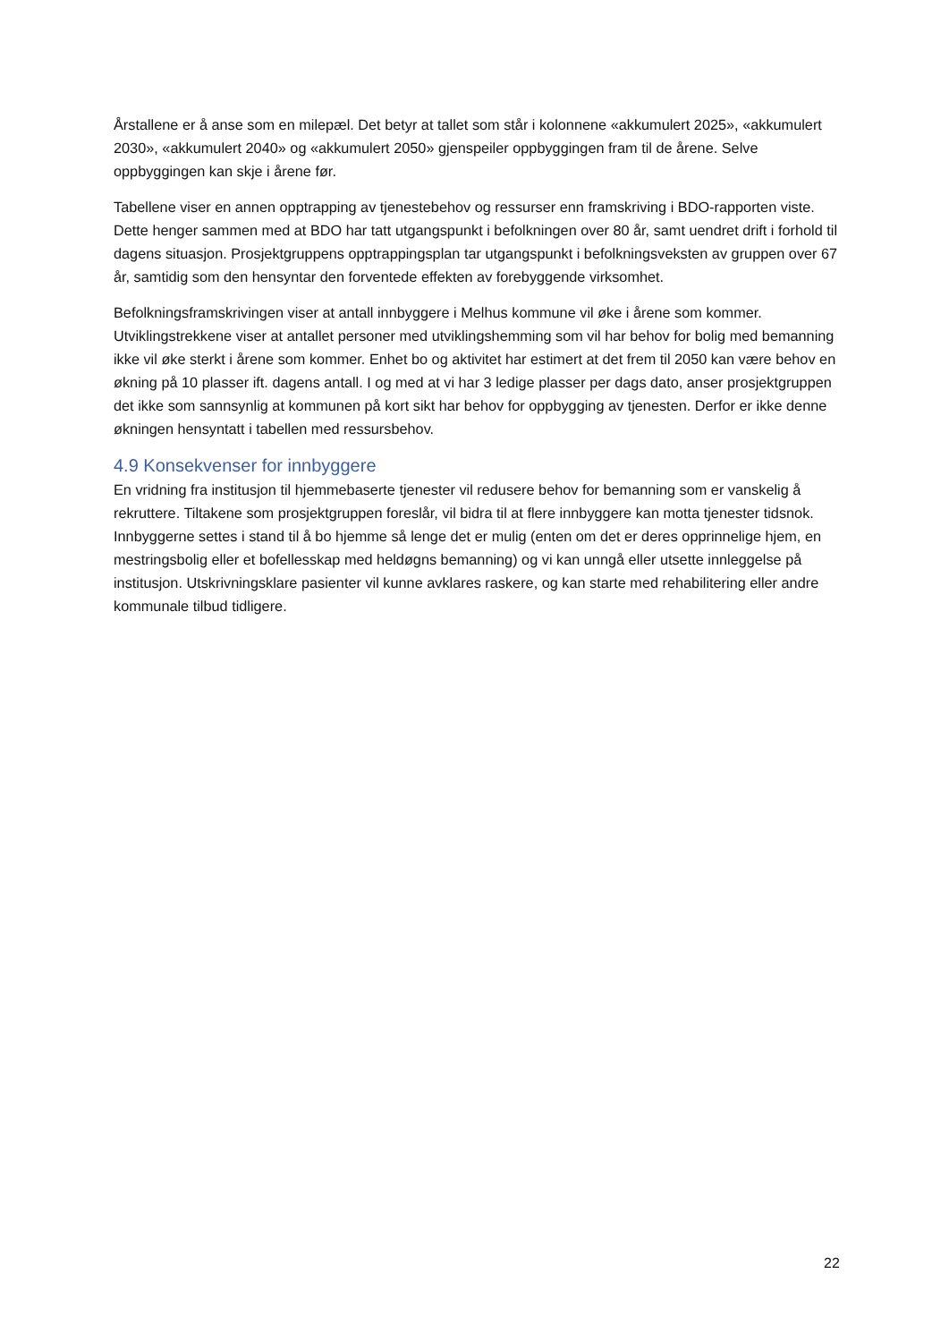Årstallene er å anse som en milepæl. Det betyr at tallet som står i kolonnene «akkumulert 2025», «akkumulert 2030», «akkumulert 2040» og «akkumulert 2050» gjenspeiler oppbyggingen fram til de årene. Selve oppbyggingen kan skje i årene før.
Tabellene viser en annen opptrapping av tjenestebehov og ressurser enn framskriving i BDO-rapporten viste. Dette henger sammen med at BDO har tatt utgangspunkt i befolkningen over 80 år, samt uendret drift i forhold til dagens situasjon. Prosjektgruppens opptrappingsplan tar utgangspunkt i befolkningsveksten av gruppen over 67 år, samtidig som den hensyntar den forventede effekten av forebyggende virksomhet.
Befolkningsframskrivingen viser at antall innbyggere i Melhus kommune vil øke i årene som kommer. Utviklingstrekkene viser at antallet personer med utviklingshemming som vil har behov for bolig med bemanning ikke vil øke sterkt i årene som kommer. Enhet bo og aktivitet har estimert at det frem til 2050 kan være behov en økning på 10 plasser ift. dagens antall. I og med at vi har 3 ledige plasser per dags dato, anser prosjektgruppen det ikke som sannsynlig at kommunen på kort sikt har behov for oppbygging av tjenesten. Derfor er ikke denne økningen hensyntatt i tabellen med ressursbehov.
4.9 Konsekvenser for innbyggere
En vridning fra institusjon til hjemmebaserte tjenester vil redusere behov for bemanning som er vanskelig å rekruttere. Tiltakene som prosjektgruppen foreslår, vil bidra til at flere innbyggere kan motta tjenester tidsnok. Innbyggerne settes i stand til å bo hjemme så lenge det er mulig (enten om det er deres opprinnelige hjem, en mestringsbolig eller et bofellesskap med heldøgns bemanning) og vi kan unngå eller utsette innleggelse på institusjon. Utskrivningsklare pasienter vil kunne avklares raskere, og kan starte med rehabilitering eller andre kommunale tilbud tidligere.
22